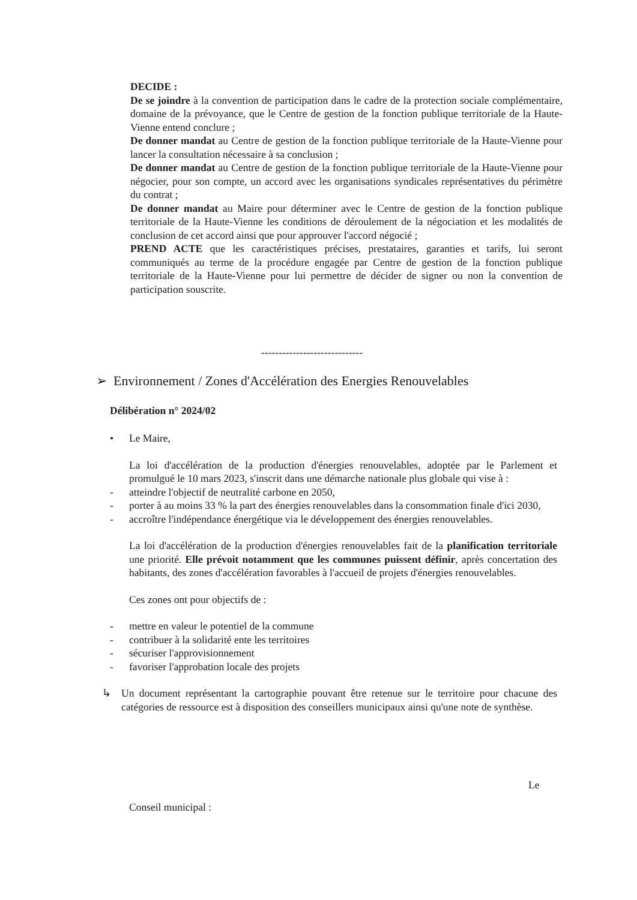DECIDE :
De se joindre à la convention de participation dans le cadre de la protection sociale complémentaire, domaine de la prévoyance, que le Centre de gestion de la fonction publique territoriale de la Haute-Vienne entend conclure ;
De donner mandat au Centre de gestion de la fonction publique territoriale de la Haute-Vienne pour lancer la consultation nécessaire à sa conclusion ;
De donner mandat au Centre de gestion de la fonction publique territoriale de la Haute-Vienne pour négocier, pour son compte, un accord avec les organisations syndicales représentatives du périmètre du contrat ;
De donner mandat au Maire pour déterminer avec le Centre de gestion de la fonction publique territoriale de la Haute-Vienne les conditions de déroulement de la négociation et les modalités de conclusion de cet accord ainsi que pour approuver l'accord négocié ;
PREND ACTE que les caractéristiques précises, prestataires, garanties et tarifs, lui seront communiqués au terme de la procédure engagée par Centre de gestion de la fonction publique territoriale de la Haute-Vienne pour lui permettre de décider de signer ou non la convention de participation souscrite.
-----------------------------
➢ Environnement / Zones d'Accélération des Energies Renouvelables
Délibération n° 2024/02
• Le Maire,
La loi d'accélération de la production d'énergies renouvelables, adoptée par le Parlement et promulgué le 10 mars 2023, s'inscrit dans une démarche nationale plus globale qui vise à :
- atteindre l'objectif de neutralité carbone en 2050,
- porter à au moins 33 % la part des énergies renouvelables dans la consommation finale d'ici 2030,
- accroître l'indépendance énergétique via le développement des énergies renouvelables.
La loi d'accélération de la production d'énergies renouvelables fait de la planification territoriale une priorité. Elle prévoit notamment que les communes puissent définir, après concertation des habitants, des zones d'accélération favorables à l'accueil de projets d'énergies renouvelables.
Ces zones ont pour objectifs de :
- mettre en valeur le potentiel de la commune
- contribuer à la solidarité ente les territoires
- sécuriser l'approvisionnement
- favoriser l'approbation locale des projets
↳ Un document représentant la cartographie pouvant être retenue sur le territoire pour chacune des catégories de ressource est à disposition des conseillers municipaux ainsi qu'une note de synthèse.
Le
Conseil municipal :